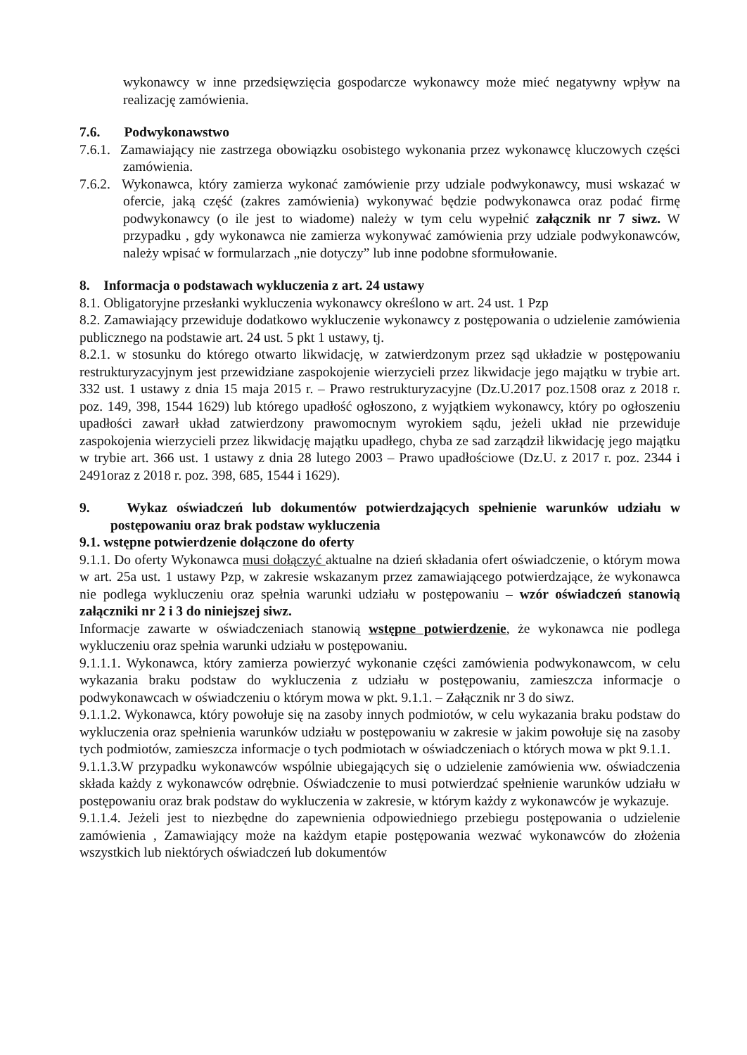wykonawcy w inne przedsięwzięcia gospodarcze wykonawcy może mieć negatywny wpływ na realizację zamówienia.
7.6. Podwykonawstwo
7.6.1. Zamawiający nie zastrzega obowiązku osobistego wykonania przez wykonawcę kluczowych części zamówienia.
7.6.2. Wykonawca, który zamierza wykonać zamówienie przy udziale podwykonawcy, musi wskazać w ofercie, jaką część (zakres zamówienia) wykonywać będzie podwykonawca oraz podać firmę podwykonawcy (o ile jest to wiadome) należy w tym celu wypełnić załącznik nr 7 siwz. W przypadku , gdy wykonawca nie zamierza wykonywać zamówienia przy udziale podwykonawców, należy wpisać w formularzach „nie dotyczy” lub inne podobne sformułowanie.
8. Informacja o podstawach wykluczenia z art. 24 ustawy
8.1. Obligatoryjne przesłanki wykluczenia wykonawcy określono w art. 24 ust. 1 Pzp
8.2. Zamawiający przewiduje dodatkowo wykluczenie wykonawcy z postępowania o udzielenie zamówienia publicznego na podstawie art. 24 ust. 5 pkt 1 ustawy, tj.
8.2.1. w stosunku do którego otwarto likwidację, w zatwierdzonym przez sąd układzie w postępowaniu restrukturyzacyjnym jest przewidziane zaspokojenie wierzycieli przez likwidacje jego majątku w trybie art. 332 ust. 1 ustawy z dnia 15 maja 2015 r. – Prawo restrukturyzacyjne (Dz.U.2017 poz.1508 oraz z 2018 r. poz. 149, 398, 1544 1629) lub którego upadłość ogłoszono, z wyjątkiem wykonawcy, który po ogłoszeniu upadłości zawarł układ zatwierdzony prawomocnym wyrokiem sądu, jeżeli układ nie przewiduje zaspokojenia wierzycieli przez likwidację majątku upadłego, chyba ze sad zarządził likwidację jego majątku w trybie art. 366 ust. 1 ustawy z dnia 28 lutego 2003 – Prawo upadłościowe (Dz.U. z 2017 r. poz. 2344 i 2491oraz z 2018 r. poz. 398, 685, 1544 i 1629).
9. Wykaz oświadczeń lub dokumentów potwierdzających spełnienie warunków udziału w postępowaniu oraz brak podstaw wykluczenia
9.1. wstępne potwierdzenie dołączone do oferty
9.1.1. Do oferty Wykonawca musi dołączyć aktualne na dzień składania ofert oświadczenie, o którym mowa w art. 25a ust. 1 ustawy Pzp, w zakresie wskazanym przez zamawiającego potwierdzające, że wykonawca nie podlega wykluczeniu oraz spełnia warunki udziału w postępowaniu – wzór oświadczeń stanowią załączniki nr 2 i 3 do niniejszej siwz.
Informacje zawarte w oświadczeniach stanowią wstępne potwierdzenie, że wykonawca nie podlega wykluczeniu oraz spełnia warunki udziału w postępowaniu.
9.1.1.1. Wykonawca, który zamierza powierzyć wykonanie części zamówienia podwykonawcom, w celu wykazania braku podstaw do wykluczenia z udziału w postępowaniu, zamieszcza informacje o podwykonawcach w oświadczeniu o którym mowa w pkt. 9.1.1. – Załącznik nr 3 do siwz.
9.1.1.2. Wykonawca, który powołuje się na zasoby innych podmiotów, w celu wykazania braku podstaw do wykluczenia oraz spełnienia warunków udziału w postępowaniu w zakresie w jakim powołuje się na zasoby tych podmiotów, zamieszcza informacje o tych podmiotach w oświadczeniach o których mowa w pkt 9.1.1.
9.1.1.3.W przypadku wykonawców wspólnie ubiegających się o udzielenie zamówienia ww. oświadczenia składa każdy z wykonawców odrębnie. Oświadczenie to musi potwierdzać spełnienie warunków udziału w postępowaniu oraz brak podstaw do wykluczenia w zakresie, w którym każdy z wykonawców je wykazuje.
9.1.1.4. Jeżeli jest to niezbędne do zapewnienia odpowiedniego przebiegu postępowania o udzielenie zamówienia , Zamawiający może na każdym etapie postępowania wezwać wykonawców do złożenia wszystkich lub niektórych oświadczeń lub dokumentów